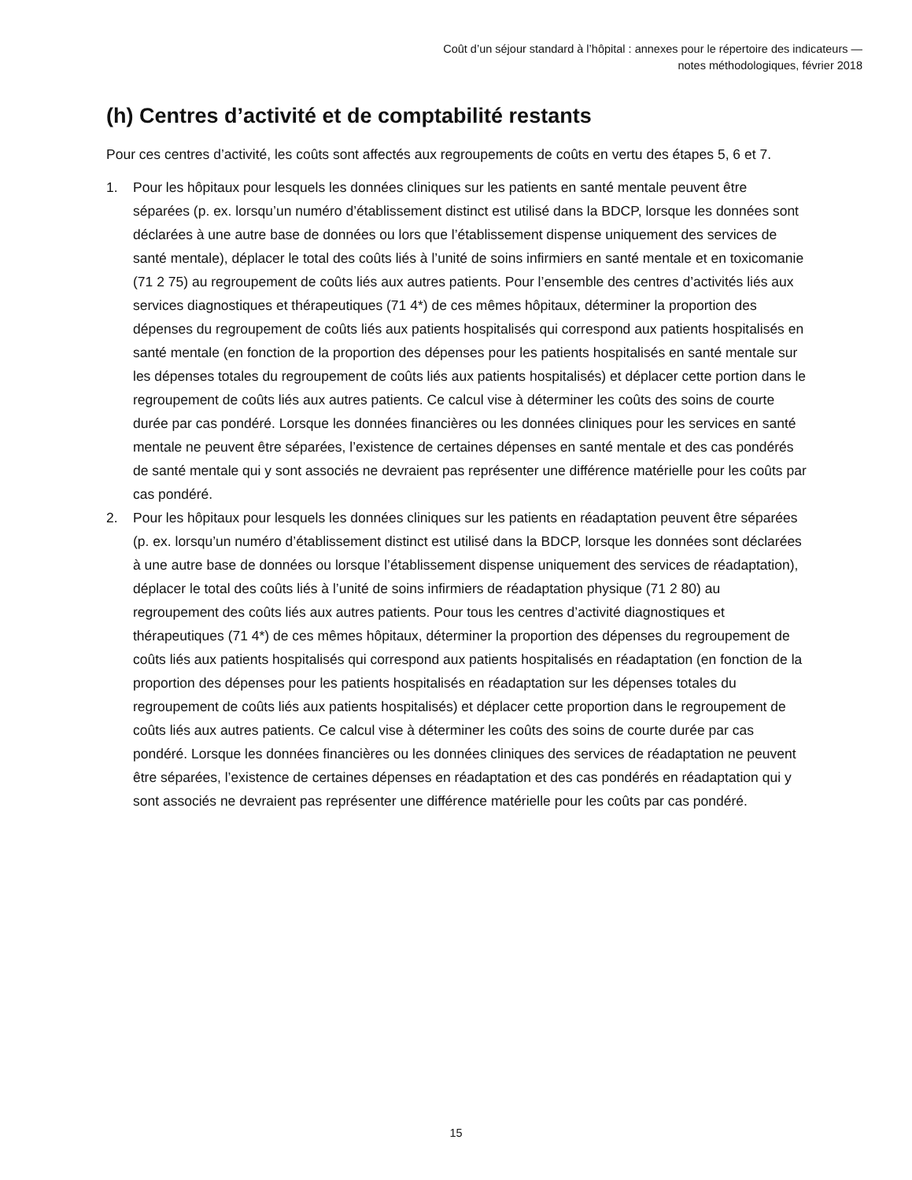Coût d’un séjour standard à l’hôpital : annexes pour le répertoire des indicateurs —
notes méthodologiques, février 2018
(h) Centres d’activité et de comptabilité restants
Pour ces centres d’activité, les coûts sont affectés aux regroupements de coûts en vertu des étapes 5, 6 et 7.
1. Pour les hôpitaux pour lesquels les données cliniques sur les patients en santé mentale peuvent être séparées (p. ex. lorsqu’un numéro d’établissement distinct est utilisé dans la BDCP, lorsque les données sont déclarées à une autre base de données ou lors que l’établissement dispense uniquement des services de santé mentale), déplacer le total des coûts liés à l’unité de soins infirmiers en santé mentale et en toxicomanie (71 2 75) au regroupement de coûts liés aux autres patients. Pour l’ensemble des centres d’activités liés aux services diagnostiques et thérapeutiques (71 4*) de ces mêmes hôpitaux, déterminer la proportion des dépenses du regroupement de coûts liés aux patients hospitalisés qui correspond aux patients hospitalisés en santé mentale (en fonction de la proportion des dépenses pour les patients hospitalisés en santé mentale sur les dépenses totales du regroupement de coûts liés aux patients hospitalisés) et déplacer cette portion dans le regroupement de coûts liés aux autres patients. Ce calcul vise à déterminer les coûts des soins de courte durée par cas pondéré. Lorsque les données financières ou les données cliniques pour les services en santé mentale ne peuvent être séparées, l’existence de certaines dépenses en santé mentale et des cas pondérés de santé mentale qui y sont associés ne devraient pas représenter une différence matérielle pour les coûts par cas pondéré.
2. Pour les hôpitaux pour lesquels les données cliniques sur les patients en réadaptation peuvent être séparées (p. ex. lorsqu’un numéro d’établissement distinct est utilisé dans la BDCP, lorsque les données sont déclarées à une autre base de données ou lorsque l’établissement dispense uniquement des services de réadaptation), déplacer le total des coûts liés à l’unité de soins infirmiers de réadaptation physique (71 2 80) au regroupement des coûts liés aux autres patients. Pour tous les centres d’activité diagnostiques et thérapeutiques (71 4*) de ces mêmes hôpitaux, déterminer la proportion des dépenses du regroupement de coûts liés aux patients hospitalisés qui correspond aux patients hospitalisés en réadaptation (en fonction de la proportion des dépenses pour les patients hospitalisés en réadaptation sur les dépenses totales du regroupement de coûts liés aux patients hospitalisés) et déplacer cette proportion dans le regroupement de coûts liés aux autres patients. Ce calcul vise à déterminer les coûts des soins de courte durée par cas pondéré. Lorsque les données financières ou les données cliniques des services de réadaptation ne peuvent être séparées, l’existence de certaines dépenses en réadaptation et des cas pondérés en réadaptation qui y sont associés ne devraient pas représenter une différence matérielle pour les coûts par cas pondéré.
15